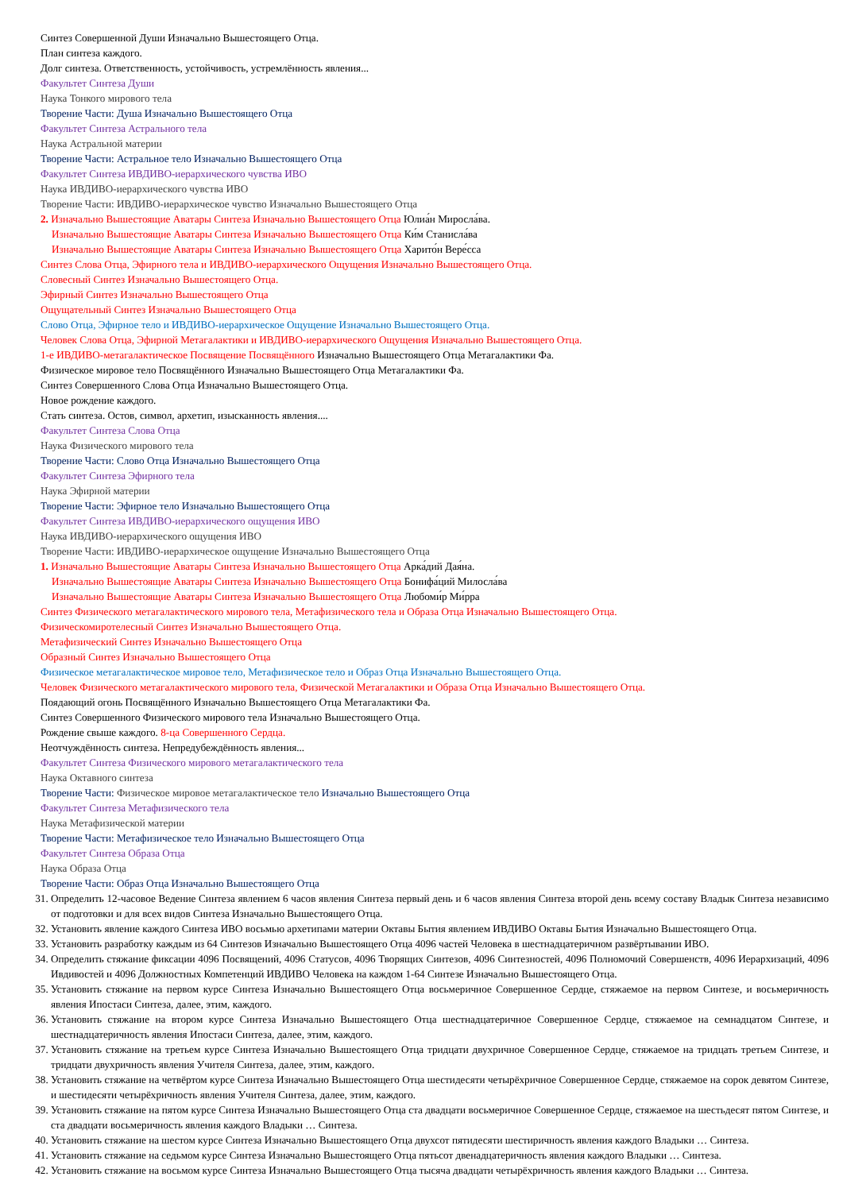Синтез Совершенной Души Изначально Вышестоящего Отца.
План синтеза каждого.
Долг синтеза. Ответственность, устойчивость, устремлённость явления...
Факультет Синтеза Души
Наука Тонкого мирового тела
Творение Части: Душа Изначально Вышестоящего Отца
Факультет Синтеза Астрального тела
Наука Астральной материи
Творение Части: Астральное тело Изначально Вышестоящего Отца
Факультет Синтеза ИВДИВО-иерархического чувства ИВО
Наука ИВДИВО-иерархического чувства ИВО
Творение Части: ИВДИВО-иерархическое чувство Изначально Вышестоящего Отца
2. Изначально Вышестоящие Аватары Синтеза Изначально Вышестоящего Отца Юлиа́н Миросла́ва.
Изначально Вышестоящие Аватары Синтеза Изначально Вышестоящего Отца Ки́м Станисла́ва
Изначально Вышестоящие Аватары Синтеза Изначально Вышестоящего Отца Харито́н Вере́сса
Синтез Слова Отца, Эфирного тела и ИВДИВО-иерархического Ощущения Изначально Вышестоящего Отца.
Словесный Синтез Изначально Вышестоящего Отца.
Эфирный Синтез Изначально Вышестоящего Отца
Ощущательный Синтез Изначально Вышестоящего Отца
Слово Отца, Эфирное тело и ИВДИВО-иерархическое Ощущение Изначально Вышестоящего Отца.
Человек Слова Отца, Эфирной Метагалактики и ИВДИВО-иерархического Ощущения Изначально Вышестоящего Отца.
1-е ИВДИВО-метагалактическое Посвящение Посвящённого Изначально Вышестоящего Отца Метагалактики Фа.
Физическое мировое тело Посвящённого Изначально Вышестоящего Отца Метагалактики Фа.
Синтез Совершенного Слова Отца Изначально Вышестоящего Отца.
Новое рождение каждого.
Стать синтеза. Остов, символ, архетип, изысканность явления....
Факультет Синтеза Слова Отца
Наука Физического мирового тела
Творение Части: Слово Отца Изначально Вышестоящего Отца
Факультет Синтеза Эфирного тела
Наука Эфирной материи
Творение Части: Эфирное тело Изначально Вышестоящего Отца
Факультет Синтеза ИВДИВО-иерархического ощущения ИВО
Наука ИВДИВО-иерархического ощущения ИВО
Творение Части: ИВДИВО-иерархическое ощущение Изначально Вышестоящего Отца
1. Изначально Вышестоящие Аватары Синтеза Изначально Вышестоящего Отца Арка́дий Дая́на.
Изначально Вышестоящие Аватары Синтеза Изначально Вышестоящего Отца Бонифа́ций Милосла́ва
Изначально Вышестоящие Аватары Синтеза Изначально Вышестоящего Отца Любоми́р Ми́рра
Синтез Физического метагалактического мирового тела, Метафизического тела и Образа Отца Изначально Вышестоящего Отца.
Физическомиротелесный Синтез Изначально Вышестоящего Отца.
Метафизический Синтез Изначально Вышестоящего Отца
Образный Синтез Изначально Вышестоящего Отца
Физическое метагалактическое мировое тело, Метафизическое тело и Образ Отца Изначально Вышестоящего Отца.
Человек Физического метагалактического мирового тела, Физической Метагалактики и Образа Отца Изначально Вышестоящего Отца.
Поядающий огонь Посвящённого Изначально Вышестоящего Отца Метагалактики Фа.
Синтез Совершенного Физического мирового тела Изначально Вышестоящего Отца.
Рождение свыше каждого. 8-ца Совершенного Сердца.
Неотчуждённость синтеза. Непредубеждённость явления...
Факультет Синтеза Физического мирового метагалактического тела
Наука Октавного синтеза
Творение Части: Физическое мировое метагалактическое тело Изначально Вышестоящего Отца
Факультет Синтеза Метафизического тела
Наука Метафизической материи
Творение Части: Метафизическое тело Изначально Вышестоящего Отца
Факультет Синтеза Образа Отца
Наука Образа Отца
Творение Части: Образ Отца Изначально Вышестоящего Отца
31. Определить 12-часовое Ведение Синтеза явлением 6 часов явления Синтеза первый день и 6 часов явления Синтеза второй день всему составу Владык Синтеза независимо от подготовки и для всех видов Синтеза Изначально Вышестоящего Отца.
32. Установить явление каждого Синтеза ИВО восьмью архетипами материи Октавы Бытия явлением ИВДИВО Октавы Бытия Изначально Вышестоящего Отца.
33. Установить разработку каждым из 64 Синтезов Изначально Вышестоящего Отца 4096 частей Человека в шестнадцатеричном развёртывании ИВО.
34. Определить стяжание фиксации 4096 Посвящений, 4096 Статусов, 4096 Творящих Синтезов, 4096 Синтезностей, 4096 Полномочий Совершенств, 4096 Иерархизаций, 4096 Ивдивостей и 4096 Должностных Компетенций ИВДИВО Человека на каждом 1-64 Синтезе Изначально Вышестоящего Отца.
35. Установить стяжание на первом курсе Синтеза Изначально Вышестоящего Отца восьмеричное Совершенное Сердце, стяжаемое на первом Синтезе, и восьмеричность явления Ипостаси Синтеза, далее, этим, каждого.
36. Установить стяжание на втором курсе Синтеза Изначально Вышестоящего Отца шестнадцатеричное Совершенное Сердце, стяжаемое на семнадцатом Синтезе, и шестнадцатеричность явления Ипостаси Синтеза, далее, этим, каждого.
37. Установить стяжание на третьем курсе Синтеза Изначально Вышестоящего Отца тридцати двухричное Совершенное Сердце, стяжаемое на тридцать третьем Синтезе, и тридцати двухричность явления Учителя Синтеза, далее, этим, каждого.
38. Установить стяжание на четвёртом курсе Синтеза Изначально Вышестоящего Отца шестидесяти четырёхричное Совершенное Сердце, стяжаемое на сорок девятом Синтезе, и шестидесяти четырёхричность явления Учителя Синтеза, далее, этим, каждого.
39. Установить стяжание на пятом курсе Синтеза Изначально Вышестоящего Отца ста двадцати восьмеричное Совершенное Сердце, стяжаемое на шестьдесят пятом Синтезе, и ста двадцати восьмеричность явления каждого Владыки … Синтеза.
40. Установить стяжание на шестом курсе Синтеза Изначально Вышестоящего Отца двухсот пятидесяти шестиричность явления каждого Владыки … Синтеза.
41. Установить стяжание на седьмом курсе Синтеза Изначально Вышестоящего Отца пятьсот двенадцатеричность явления каждого Владыки … Синтеза.
42. Установить стяжание на восьмом курсе Синтеза Изначально Вышестоящего Отца тысяча двадцати четырёхричность явления каждого Владыки … Синтеза.